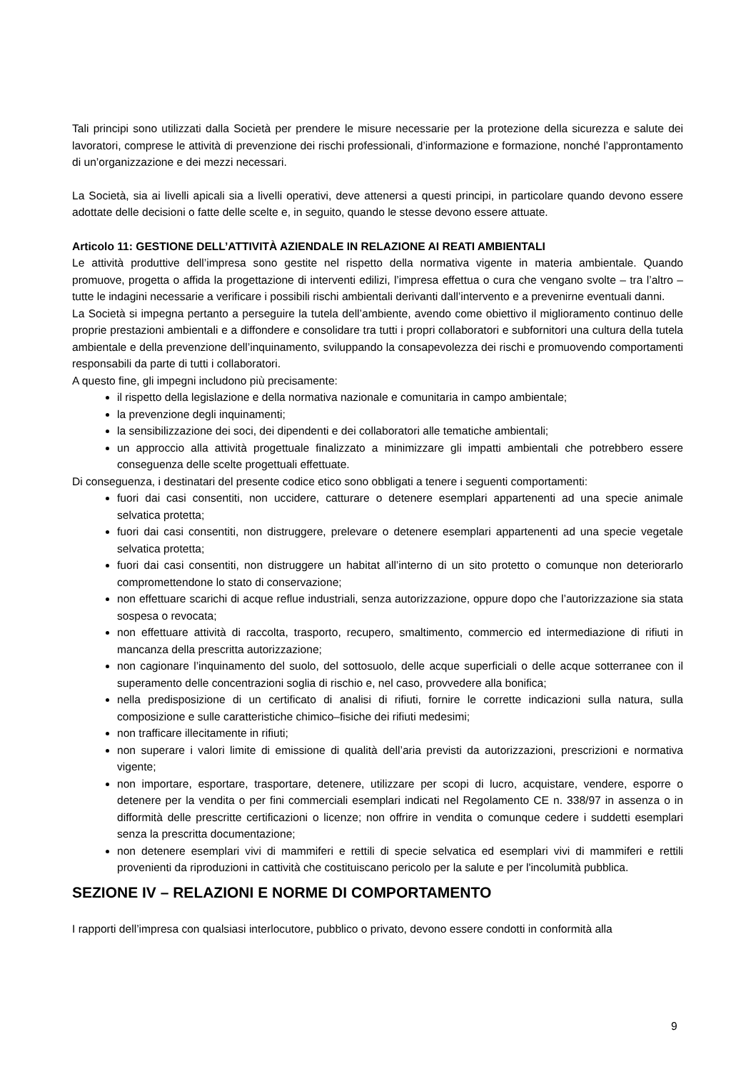Tali principi sono utilizzati dalla Società per prendere le misure necessarie per la protezione della sicurezza e salute dei lavoratori, comprese le attività di prevenzione dei rischi professionali, d’informazione e formazione, nonché l’approntamento di un’organizzazione e dei mezzi necessari.
La Società, sia ai livelli apicali sia a livelli operativi, deve attenersi a questi principi, in particolare quando devono essere adottate delle decisioni o fatte delle scelte e, in seguito, quando le stesse devono essere attuate.
Articolo 11: GESTIONE DELL’ATTIVITÀ AZIENDALE IN RELAZIONE AI REATI AMBIENTALI
Le attività produttive dell’impresa sono gestite nel rispetto della normativa vigente in materia ambientale. Quando promuove, progetta o affida la progettazione di interventi edilizi, l’impresa effettua o cura che vengano svolte – tra l’altro – tutte le indagini necessarie a verificare i possibili rischi ambientali derivanti dall’intervento e a prevenirne eventuali danni.
La Società si impegna pertanto a perseguire la tutela dell’ambiente, avendo come obiettivo il miglioramento continuo delle proprie prestazioni ambientali e a diffondere e consolidare tra tutti i propri collaboratori e subfornitori una cultura della tutela ambientale e della prevenzione dell’inquinamento, sviluppando la consapevolezza dei rischi e promuovendo comportamenti responsabili da parte di tutti i collaboratori.
A questo fine, gli impegni includono più precisamente:
il rispetto della legislazione e della normativa nazionale e comunitaria in campo ambientale;
la prevenzione degli inquinamenti;
la sensibilizzazione dei soci, dei dipendenti e dei collaboratori alle tematiche ambientali;
un approccio alla attività progettuale finalizzato a minimizzare gli impatti ambientali che potrebbero essere conseguenza delle scelte progettuali effettuate.
Di conseguenza, i destinatari del presente codice etico sono obbligati a tenere i seguenti comportamenti:
fuori dai casi consentiti, non uccidere, catturare o detenere esemplari appartenenti ad una specie animale selvatica protetta;
fuori dai casi consentiti, non distruggere, prelevare o detenere esemplari appartenenti ad una specie vegetale selvatica protetta;
fuori dai casi consentiti, non distruggere un habitat all’interno di un sito protetto o comunque non deteriorarlo compromettendone lo stato di conservazione;
non effettuare scarichi di acque reflue industriali, senza autorizzazione, oppure dopo che l’autorizzazione sia stata sospesa o revocata;
non effettuare attività di raccolta, trasporto, recupero, smaltimento, commercio ed intermediazione di rifiuti in mancanza della prescritta autorizzazione;
non cagionare l’inquinamento del suolo, del sottosuolo, delle acque superficiali o delle acque sotterranee con il superamento delle concentrazioni soglia di rischio e, nel caso, provvedere alla bonifica;
nella predisposizione di un certificato di analisi di rifiuti, fornire le corrette indicazioni sulla natura, sulla composizione e sulle caratteristiche chimico–fisiche dei rifiuti medesimi;
non trafficare illecitamente in rifiuti;
non superare i valori limite di emissione di qualità dell’aria previsti da autorizzazioni, prescrizioni e normativa vigente;
non importare, esportare, trasportare, detenere, utilizzare per scopi di lucro, acquistare, vendere, esporre o detenere per la vendita o per fini commerciali esemplari indicati nel Regolamento CE n. 338/97 in assenza o in difformità delle prescritte certificazioni o licenze; non offrire in vendita o comunque cedere i suddetti esemplari senza la prescritta documentazione;
non detenere esemplari vivi di mammiferi e rettili di specie selvatica ed esemplari vivi di mammiferi e rettili provenienti da riproduzioni in cattività che costituiscano pericolo per la salute e per l'incolumità pubblica.
SEZIONE IV – RELAZIONI E NORME DI COMPORTAMENTO
I rapporti dell’impresa con qualsiasi interlocutore, pubblico o privato, devono essere condotti in conformità alla
9